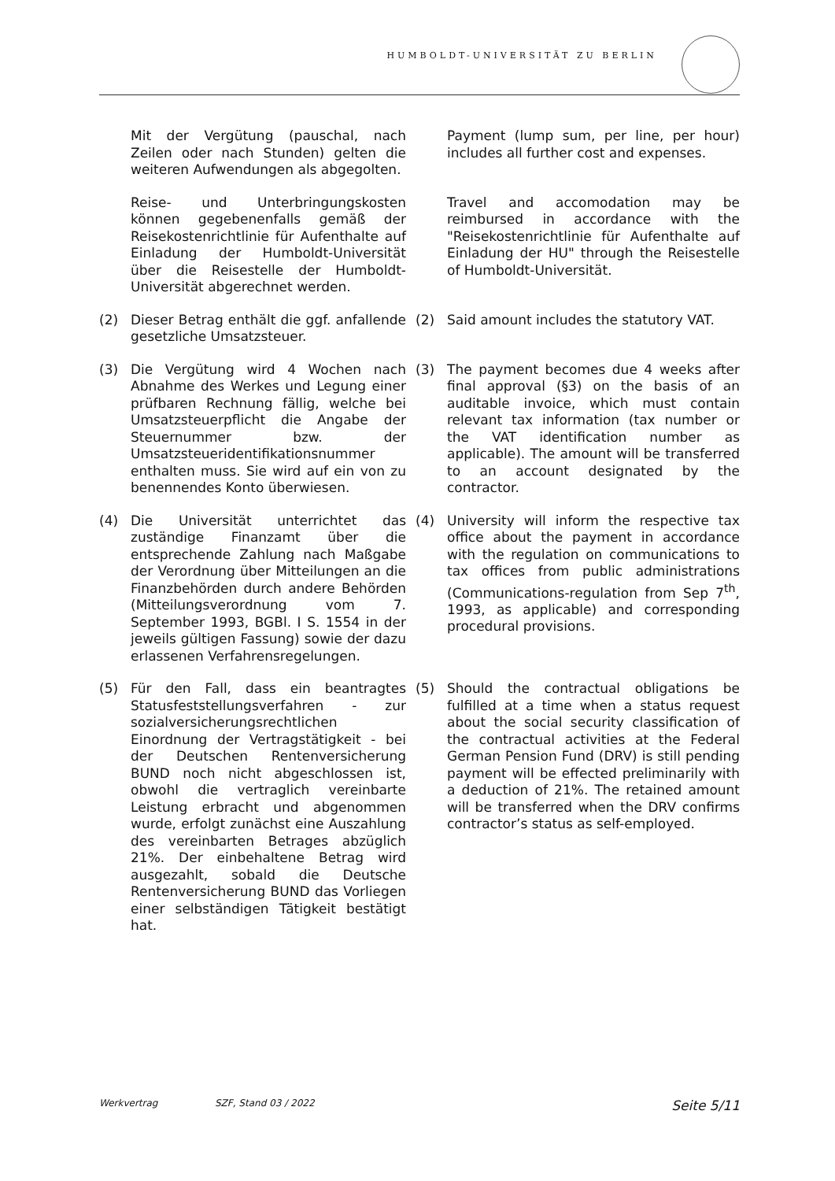HUMBOLDT-UNIVERSITÄT ZU BERLIN
Mit der Vergütung (pauschal, nach Zeilen oder nach Stunden) gelten die weiteren Aufwendungen als abgegolten.
Payment (lump sum, per line, per hour) includes all further cost and expenses.
Reise- und Unterbringungskosten können gegebenenfalls gemäß der Reisekostenrichtlinie für Aufenthalte auf Einladung der Humboldt-Universität über die Reisestelle der Humboldt-Universität abgerechnet werden.
Travel and accomodation may be reimbursed in accordance with the "Reisekostenrichtlinie für Aufenthalte auf Einladung der HU" through the Reisestelle of Humboldt-Universität.
(2) Dieser Betrag enthält die ggf. anfallende gesetzliche Umsatzsteuer.
(2) Said amount includes the statutory VAT.
(3) Die Vergütung wird 4 Wochen nach Abnahme des Werkes und Legung einer prüfbaren Rechnung fällig, welche bei Umsatzsteuerpflicht die Angabe der Steuernummer bzw. der Umsatzsteueridentifikationsnummer enthalten muss. Sie wird auf ein von zu benennendes Konto überwiesen.
(3) The payment becomes due 4 weeks after final approval (§3) on the basis of an auditable invoice, which must contain relevant tax information (tax number or the VAT identification number as applicable). The amount will be transferred to an account designated by the contractor.
(4) Die Universität unterrichtet das zuständige Finanzamt über die entsprechende Zahlung nach Maßgabe der Verordnung über Mitteilungen an die Finanzbehörden durch andere Behörden (Mitteilungsverordnung vom 7. September 1993, BGBl. I S. 1554 in der jeweils gültigen Fassung) sowie der dazu erlassenen Verfahrensregelungen.
(4) University will inform the respective tax office about the payment in accordance with the regulation on communications to tax offices from public administrations (Communications-regulation from Sep 7<sup>th</sup>, 1993, as applicable) and corresponding procedural provisions.
(5) Für den Fall, dass ein beantragtes Statusfeststellungsverfahren - zur sozialversicherungsrechtlichen Einordnung der Vertragstätigkeit - bei der Deutschen Rentenversicherung BUND noch nicht abgeschlossen ist, obwohl die vertraglich vereinbarte Leistung erbracht und abgenommen wurde, erfolgt zunächst eine Auszahlung des vereinbarten Betrages abzüglich 21%. Der einbehaltene Betrag wird ausgezahlt, sobald die Deutsche Rentenversicherung BUND das Vorliegen einer selbständigen Tätigkeit bestätigt hat.
(5) Should the contractual obligations be fulfilled at a time when a status request about the social security classification of the contractual activities at the Federal German Pension Fund (DRV) is still pending payment will be effected preliminarily with a deduction of 21%. The retained amount will be transferred when the DRV confirms contractor’s status as self-employed.
Werkvertrag SZF, Stand 03 / 2022 Seite 5/11